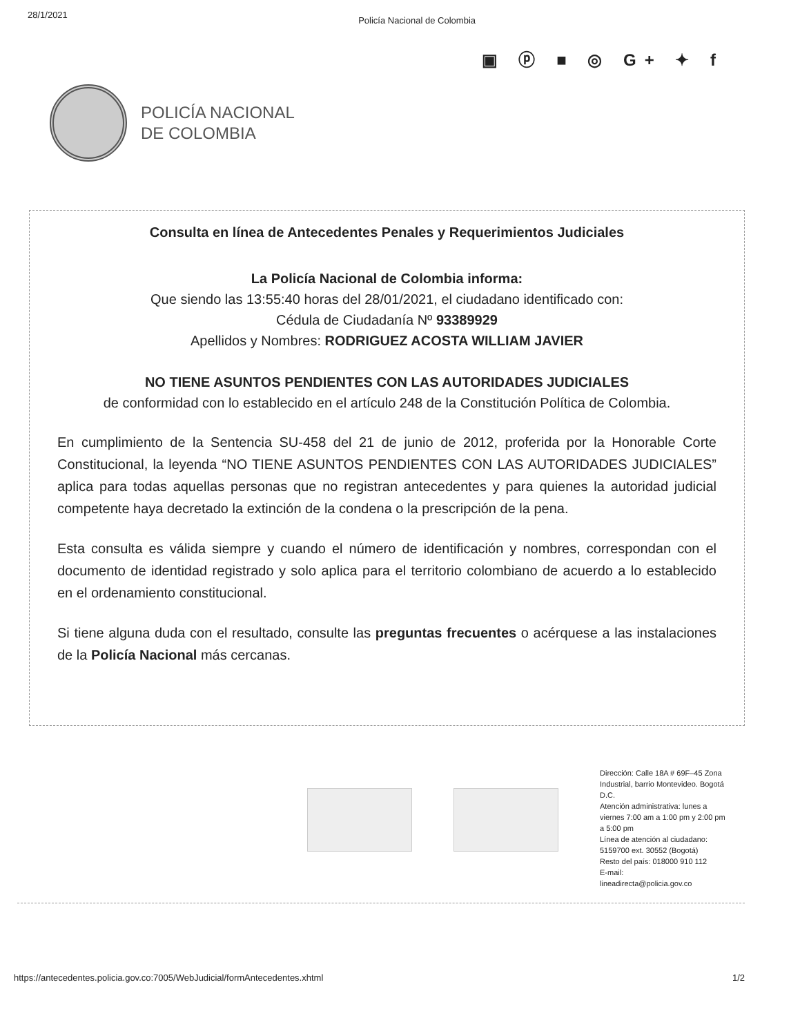28/1/2021 Policía Nacional de Colombia
▣ ⓟ ■ ◎ G+ ✦ f
POLICÍA NACIONAL
DE COLOMBIA
Consulta en línea de Antecedentes Penales y Requerimientos Judiciales
La Policía Nacional de Colombia informa:
Que siendo las 13:55:40 horas del 28/01/2021, el ciudadano identificado con:
Cédula de Ciudadanía Nº 93389929
Apellidos y Nombres: RODRIGUEZ ACOSTA WILLIAM JAVIER
NO TIENE ASUNTOS PENDIENTES CON LAS AUTORIDADES JUDICIALES
de conformidad con lo establecido en el artículo 248 de la Constitución Política de Colombia.
En cumplimiento de la Sentencia SU-458 del 21 de junio de 2012, proferida por la Honorable Corte Constitucional, la leyenda “NO TIENE ASUNTOS PENDIENTES CON LAS AUTORIDADES JUDICIALES” aplica para todas aquellas personas que no registran antecedentes y para quienes la autoridad judicial competente haya decretado la extinción de la condena o la prescripción de la pena.
Esta consulta es válida siempre y cuando el número de identificación y nombres, correspondan con el documento de identidad registrado y solo aplica para el territorio colombiano de acuerdo a lo establecido en el ordenamiento constitucional.
Si tiene alguna duda con el resultado, consulte las preguntas frecuentes o acérquese a las instalaciones de la Policía Nacional más cercanas.
Dirección: Calle 18A # 69F–45 Zona Industrial, barrio Montevideo. Bogotá D.C.
Atención administrativa: lunes a viernes 7:00 am a 1:00 pm y 2:00 pm a 5:00 pm
Línea de atención al ciudadano: 5159700 ext. 30552 (Bogotá)
Resto del país: 018000 910 112
E-mail:
lineadirecta@policia.gov.co
https://antecedentes.policia.gov.co:7005/WebJudicial/formAntecedentes.xhtml 1/2